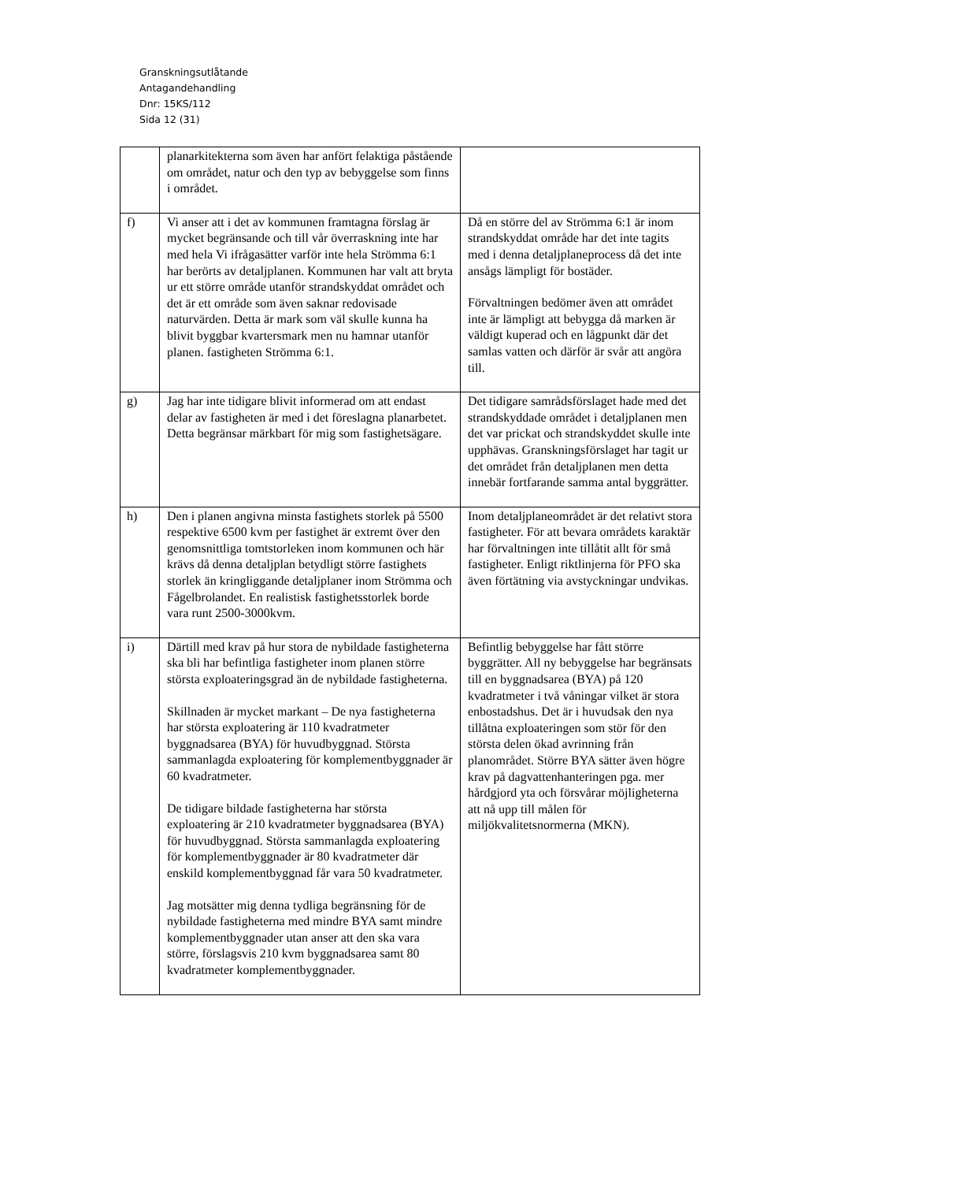Granskningsutlåtande
Antagandehandling
Dnr: 15KS/112
Sida 12 (31)
| | planarkitekterna som även har anfört felaktiga påstående om området, natur och den typ av bebyggelse som finns i området. | |
| f) | Vi anser att i det av kommunen framtagna förslag är mycket begränsande och till vår överraskning inte har med hela Vi ifrågasätter varför inte hela Strömma 6:1 har berörts av detaljplanen. Kommunen har valt att bryta ur ett större område utanför strandskyddat området och det är ett område som även saknar redovisade naturvärden. Detta är mark som väl skulle kunna ha blivit byggbar kvartersmark men nu hamnar utanför planen. fastigheten Strömma 6:1. | Då en större del av Strömma 6:1 är inom strandskyddat område har det inte tagits med i denna detaljplaneprocess då det inte ansågs lämpligt för bostäder. Förvaltningen bedömer även att området inte är lämpligt att bebygga då marken är väldigt kuperad och en lågpunkt där det samlas vatten och därför är svår att angöra till. |
| g) | Jag har inte tidigare blivit informerad om att endast delar av fastigheten är med i det föreslagna planarbetet. Detta begränsar märkbart för mig som fastighetsägare. | Det tidigare samrådsförslaget hade med det strandskyddade området i detaljplanen men det var prickat och strandskyddet skulle inte upphävas. Granskningsförslaget har tagit ur det området från detaljplanen men detta innebär fortfarande samma antal byggrätter. |
| h) | Den i planen angivna minsta fastighets storlek på 5500 respektive 6500 kvm per fastighet är extremt över den genomsnittliga tomtstorleken inom kommunen och här krävs då denna detaljplan betydligt större fastighets storlek än kringliggande detaljplaner inom Strömma och Fågelbrolandet. En realistisk fastighetsstorlek borde vara runt 2500-3000kvm. | Inom detaljplaneområdet är det relativt stora fastigheter. För att bevara områdets karaktär har förvaltningen inte tillåtit allt för små fastigheter. Enligt riktlinjerna för PFO ska även förtätning via avstyckningar undvikas. |
| i) | Därtill med krav på hur stora de nybildade fastigheterna ska bli har befintliga fastigheter inom planen större största exploateringsgrad än de nybildade fastigheterna. Skillnaden är mycket markant – De nya fastigheterna har största exploatering är 110 kvadratmeter byggnadsarea (BYA) för huvudbyggnad. Största sammanlagda exploatering för komplementbyggnader är 60 kvadratmeter. De tidigare bildade fastigheterna har största exploatering är 210 kvadratmeter byggnadsarea (BYA) för huvudbyggnad. Största sammanlagda exploatering för komplementbyggnader är 80 kvadratmeter där enskild komplementbyggnad får vara 50 kvadratmeter. Jag motsätter mig denna tydliga begränsning för de nybildade fastigheterna med mindre BYA samt mindre komplementbyggnader utan anser att den ska vara större, förslagsvis 210 kvm byggnadsarea samt 80 kvadratmeter komplementbyggnader. | Befintlig bebyggelse har fått större byggrätter. All ny bebyggelse har begränsats till en byggnadsarea (BYA) på 120 kvadratmeter i två våningar vilket är stora enbostadshus. Det är i huvudsak den nya tillåtna exploateringen som stör för den största delen ökad avrinning från planområdet. Större BYA sätter även högre krav på dagvattenhanteringen pga. mer hårdgjord yta och försvårar möjligheterna att nå upp till målen för miljökvalitetsnormerna (MKN). |